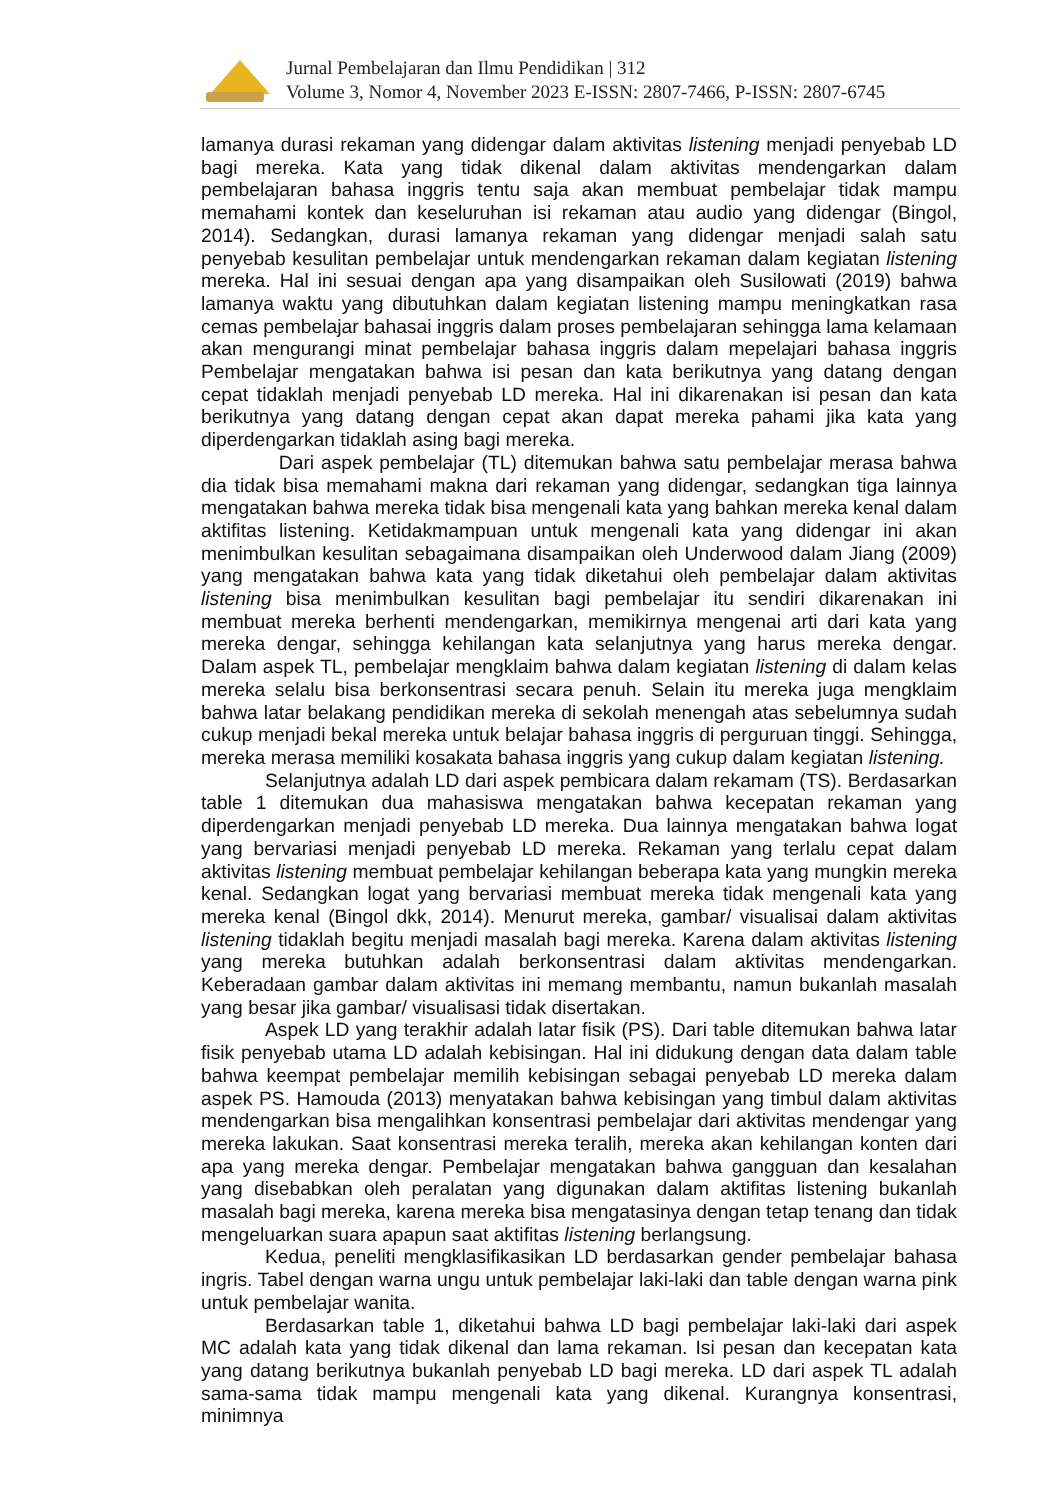Jurnal Pembelajaran dan Ilmu Pendidikan | 312
Volume 3, Nomor 4, November 2023 E-ISSN: 2807-7466, P-ISSN: 2807-6745
lamanya durasi rekaman yang didengar dalam aktivitas listening menjadi penyebab LD bagi mereka. Kata yang tidak dikenal dalam aktivitas mendengarkan dalam pembelajaran bahasa inggris tentu saja akan membuat pembelajar tidak mampu memahami kontek dan keseluruhan isi rekaman atau audio yang didengar (Bingol, 2014). Sedangkan, durasi lamanya rekaman yang didengar menjadi salah satu penyebab kesulitan pembelajar untuk mendengarkan rekaman dalam kegiatan listening mereka. Hal ini sesuai dengan apa yang disampaikan oleh Susilowati (2019) bahwa lamanya waktu yang dibutuhkan dalam kegiatan listening mampu meningkatkan rasa cemas pembelajar bahasai inggris dalam proses pembelajaran sehingga lama kelamaan akan mengurangi minat pembelajar bahasa inggris dalam mepelajari bahasa inggris Pembelajar mengatakan bahwa isi pesan dan kata berikutnya yang datang dengan cepat tidaklah menjadi penyebab LD mereka. Hal ini dikarenakan isi pesan dan kata berikutnya yang datang dengan cepat akan dapat mereka pahami jika kata yang diperdengarkan tidaklah asing bagi mereka.
Dari aspek pembelajar (TL) ditemukan bahwa satu pembelajar merasa bahwa dia tidak bisa memahami makna dari rekaman yang didengar, sedangkan tiga lainnya mengatakan bahwa mereka tidak bisa mengenali kata yang bahkan mereka kenal dalam aktifitas listening. Ketidakmampuan untuk mengenali kata yang didengar ini akan menimbulkan kesulitan sebagaimana disampaikan oleh Underwood dalam Jiang (2009) yang mengatakan bahwa kata yang tidak diketahui oleh pembelajar dalam aktivitas listening bisa menimbulkan kesulitan bagi pembelajar itu sendiri dikarenakan ini membuat mereka berhenti mendengarkan, memikirnya mengenai arti dari kata yang mereka dengar, sehingga kehilangan kata selanjutnya yang harus mereka dengar. Dalam aspek TL, pembelajar mengklaim bahwa dalam kegiatan listening di dalam kelas mereka selalu bisa berkonsentrasi secara penuh. Selain itu mereka juga mengklaim bahwa latar belakang pendidikan mereka di sekolah menengah atas sebelumnya sudah cukup menjadi bekal mereka untuk belajar bahasa inggris di perguruan tinggi. Sehingga, mereka merasa memiliki kosakata bahasa inggris yang cukup dalam kegiatan listening.
Selanjutnya adalah LD dari aspek pembicara dalam rekamam (TS). Berdasarkan table 1 ditemukan dua mahasiswa mengatakan bahwa kecepatan rekaman yang diperdengarkan menjadi penyebab LD mereka. Dua lainnya mengatakan bahwa logat yang bervariasi menjadi penyebab LD mereka. Rekaman yang terlalu cepat dalam aktivitas listening membuat pembelajar kehilangan beberapa kata yang mungkin mereka kenal. Sedangkan logat yang bervariasi membuat mereka tidak mengenali kata yang mereka kenal (Bingol dkk, 2014). Menurut mereka, gambar/ visualisai dalam aktivitas listening tidaklah begitu menjadi masalah bagi mereka. Karena dalam aktivitas listening yang mereka butuhkan adalah berkonsentrasi dalam aktivitas mendengarkan. Keberadaan gambar dalam aktivitas ini memang membantu, namun bukanlah masalah yang besar jika gambar/ visualisasi tidak disertakan.
Aspek LD yang terakhir adalah latar fisik (PS). Dari table ditemukan bahwa latar fisik penyebab utama LD adalah kebisingan. Hal ini didukung dengan data dalam table bahwa keempat pembelajar memilih kebisingan sebagai penyebab LD mereka dalam aspek PS. Hamouda (2013) menyatakan bahwa kebisingan yang timbul dalam aktivitas mendengarkan bisa mengalihkan konsentrasi pembelajar dari aktivitas mendengar yang mereka lakukan. Saat konsentrasi mereka teralih, mereka akan kehilangan konten dari apa yang mereka dengar. Pembelajar mengatakan bahwa gangguan dan kesalahan yang disebabkan oleh peralatan yang digunakan dalam aktifitas listening bukanlah masalah bagi mereka, karena mereka bisa mengatasinya dengan tetap tenang dan tidak mengeluarkan suara apapun saat aktifitas listening berlangsung.
Kedua, peneliti mengklasifikasikan LD berdasarkan gender pembelajar bahasa ingris. Tabel dengan warna ungu untuk pembelajar laki-laki dan table dengan warna pink untuk pembelajar wanita.
Berdasarkan table 1, diketahui bahwa LD bagi pembelajar laki-laki dari aspek MC adalah kata yang tidak dikenal dan lama rekaman. Isi pesan dan kecepatan kata yang datang berikutnya bukanlah penyebab LD bagi mereka. LD dari aspek TL adalah sama-sama tidak mampu mengenali kata yang dikenal. Kurangnya konsentrasi, minimnya